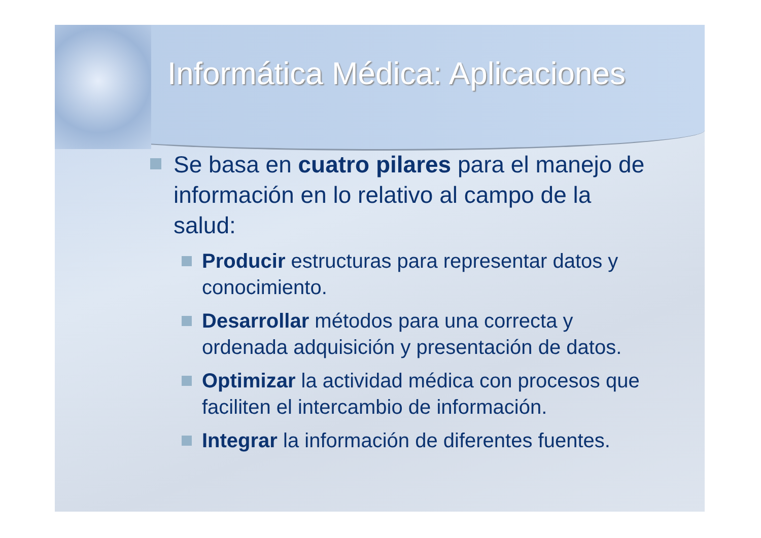Informática Médica: Aplicaciones
Se basa en cuatro pilares para el manejo de información en lo relativo al campo de la salud:
Producir estructuras para representar datos y conocimiento.
Desarrollar métodos para una correcta y ordenada adquisición y presentación de datos.
Optimizar la actividad médica con procesos que faciliten el intercambio de información.
Integrar la información de diferentes fuentes.